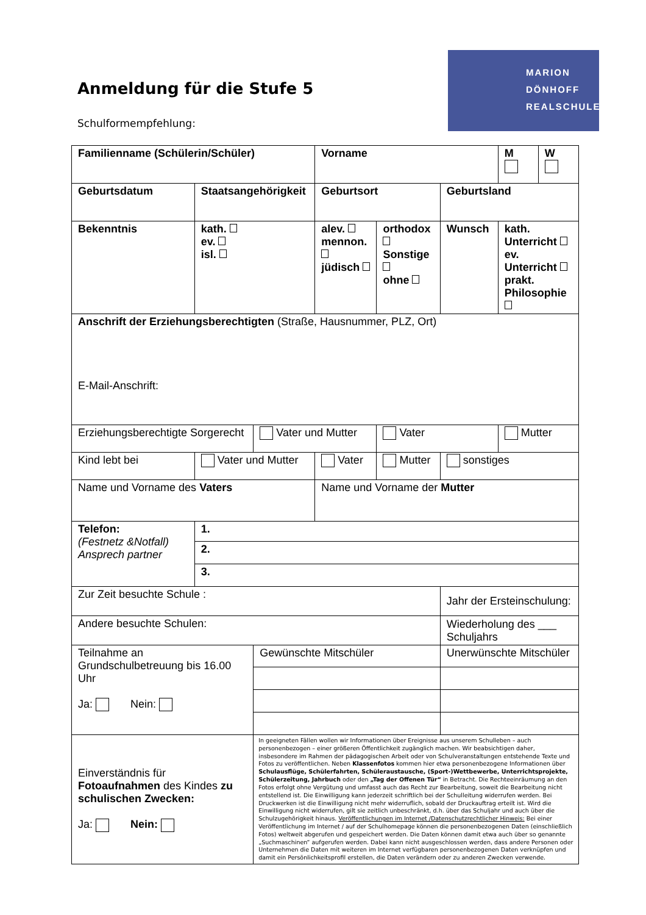Anmeldung für die Stufe 5
Schulformempfehlung:
MARION
DÖNHOFF
REALSCHULE
| Familienname (Schülerin/Schüler) | | | Vorname | | | M | W |
| Geburtsdatum | Staatsangehörigkeit | | Geburtsort | | Geburtsland | | |
| Bekenntnis | kath. ev. isl. | | alev. mennon. jüdisch | orthodox Sonstige ohne | Wunsch | kath. Unterricht ev. Unterricht prakt. Philosophie | |
| Anschrift der Erziehungsberechtigten (Straße, Hausnummer, PLZ, Ort) E-Mail-Anschrift: | | | | | | | |
| Erziehungsberechtigte Sorgerecht | | Vater und Mutter | | Vater | | Mutter | |
| Kind lebt bei | Vater und Mutter | | Vater | Mutter | sonstiges | | |
| Name und Vorname des Vaters | | | Name und Vorname der Mutter | | | | |
| Telefon: (Festnetz &Notfall) Ansprech partner | 1. | | | | | | |
| | 2. | | | | | | |
| | 3. | | | | | | |
| Zur Zeit besuchte Schule : | | | | | Jahr der Ersteinschulung: | | |
| Andere besuchte Schulen: | | | | | Wiederholung des ___ Schuljahrs | | |
| Teilnahme an Grundschulbetreuung bis 16.00 Uhr Ja: Nein: | | Gewünschte Mitschüler | | | Unerwünschte Mitschüler | | |
| Einverständnis für Fotoaufnahmen des Kindes zu schulischen Zwecken: Ja: Nein: | | In geeigneten Fällen wollen wir Informationen über Ereignisse aus unserem Schulleben – auch personenbezogen – einer größeren Öffentlichkeit zugänglich machen. Wir beabsichtigen daher, insbesondere im Rahmen der pädagogischen Arbeit oder von Schulveranstaltungen entstehende Texte und Fotos zu veröffentlichen. Neben Klassenfotos kommen hier etwa personenbezogene Informationen über Schulausflüge, Schülerfahrten, Schüleraustausche, (Sport-)Wettbewerbe, Unterrichtsprojekte, Schülerzeitung, Jahrbuch oder den „Tag der Offenen Tür“ in Betracht. Die Rechteeinräumung an den Fotos erfolgt ohne Vergütung und umfasst auch das Recht zur Bearbeitung, soweit die Bearbeitung nicht entstellend ist. Die Einwilligung kann jederzeit schriftlich bei der Schulleitung widerrufen werden. Bei Druckwerken ist die Einwilligung nicht mehr widerruflich, sobald der Druckauftrag erteilt ist. Wird die Einwilligung nicht widerrufen, gilt sie zeitlich unbeschränkt, d.h. über das Schuljahr und auch über die Schulzugehörigkeit hinaus. Veröffentlichungen im Internet /Datenschutzrechtlicher Hinweis: Bei einer Veröffentlichung im Internet / auf der Schulhomepage können die personenbezogenen Daten (einschließlich Fotos) weltweit abgerufen und gespeichert werden. Die Daten können damit etwa auch über so genannte „Suchmaschinen“ aufgerufen werden. Dabei kann nicht ausgeschlossen werden, dass andere Personen oder Unternehmen die Daten mit weiteren im Internet verfügbaren personenbezogenen Daten verknüpfen und damit ein Persönlichkeitsprofil erstellen, die Daten verändern oder zu anderen Zwecken verwende. | | | | | |